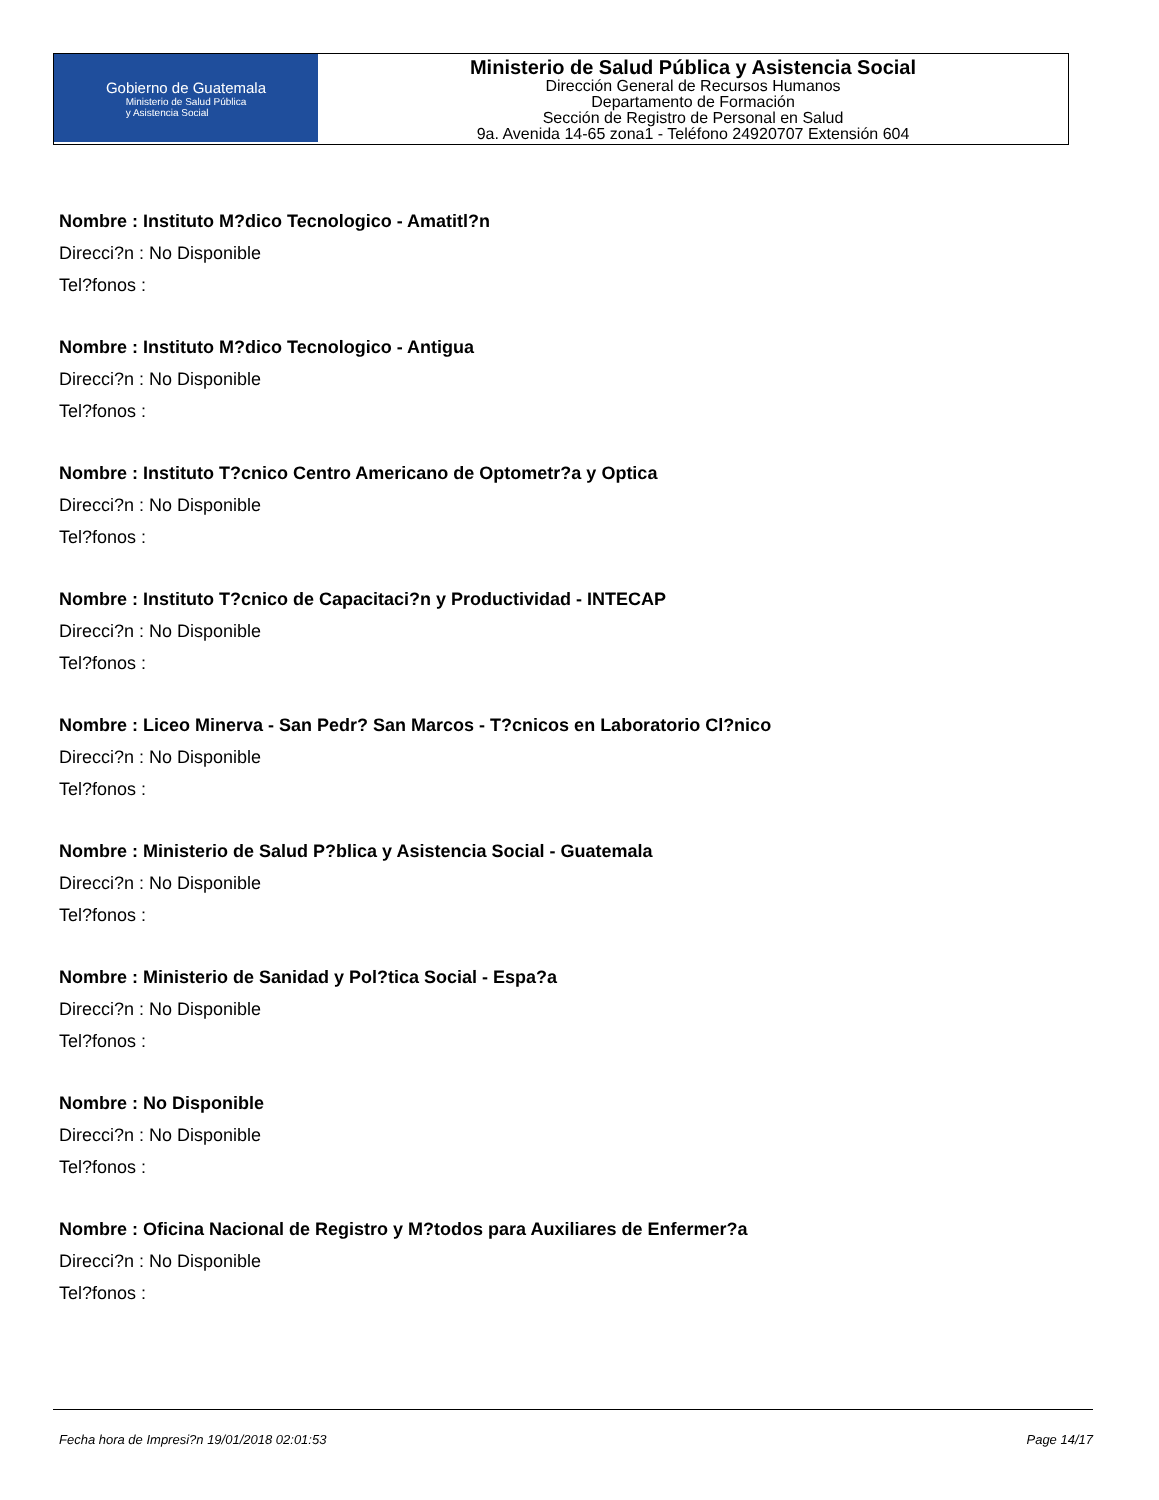Gobierno de Guatemala
Ministerio de Salud Pública
y Asistencia Social
Ministerio de Salud Pública y Asistencia Social
Dirección General de Recursos Humanos
Departamento de Formación
Sección de Registro de Personal en Salud
9a. Avenida 14-65 zona1 - Teléfono 24920707 Extensión 604
Nombre : Instituto M?dico Tecnologico - Amatitl?n
Direcci?n : No Disponible
Tel?fonos :
Nombre : Instituto M?dico Tecnologico - Antigua
Direcci?n : No Disponible
Tel?fonos :
Nombre : Instituto T?cnico Centro Americano de Optometr?a y Optica
Direcci?n : No Disponible
Tel?fonos :
Nombre : Instituto T?cnico de Capacitaci?n y Productividad - INTECAP
Direcci?n : No Disponible
Tel?fonos :
Nombre : Liceo Minerva - San Pedr? San Marcos - T?cnicos en Laboratorio Cl?nico
Direcci?n : No Disponible
Tel?fonos :
Nombre : Ministerio de Salud P?blica y Asistencia Social - Guatemala
Direcci?n : No Disponible
Tel?fonos :
Nombre : Ministerio de Sanidad y Pol?tica Social - Espa?a
Direcci?n : No Disponible
Tel?fonos :
Nombre : No Disponible
Direcci?n : No Disponible
Tel?fonos :
Nombre : Oficina Nacional de Registro y M?todos para Auxiliares de Enfermer?a
Direcci?n : No Disponible
Tel?fonos :
Fecha hora de Impresi?n 19/01/2018 02:01:53 Page 14/17